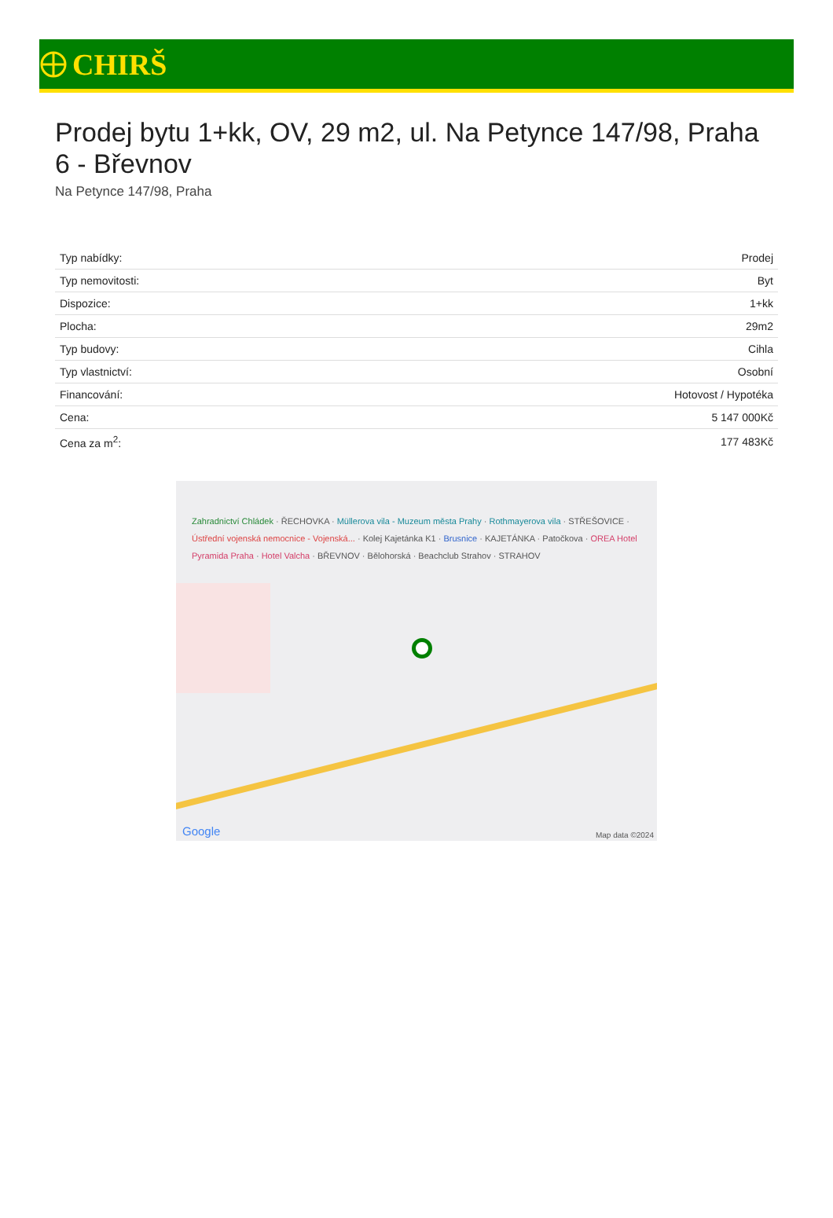CHIRŠ
Prodej bytu 1+kk, OV, 29 m2, ul. Na Petynce 147/98, Praha 6 - Břevnov
Na Petynce 147/98, Praha
| Typ nabídky: | Prodej |
| Typ nemovitosti: | Byt |
| Dispozice: | 1+kk |
| Plocha: | 29m2 |
| Typ budovy: | Cihla |
| Typ vlastnictví: | Osobní |
| Financování: | Hotovost / Hypotéka |
| Cena: | 5 147 000Kč |
| Cena za m<sup>2</sup>: | 177 483Kč |
Zahradnictví Chládek · ŘECHOVKA · Müllerova vila - Muzeum města Prahy · Rothmayerova vila · STŘEŠOVICE · Ústřední vojenská nemocnice - Vojenská... · Kolej Kajetánka K1 · Brusnice · KAJETÁNKA · Patočkova · OREA Hotel Pyramida Praha · Hotel Valcha · BŘEVNOV · Bělohorská · Beachclub Strahov · STRAHOV
Google Map data ©2024